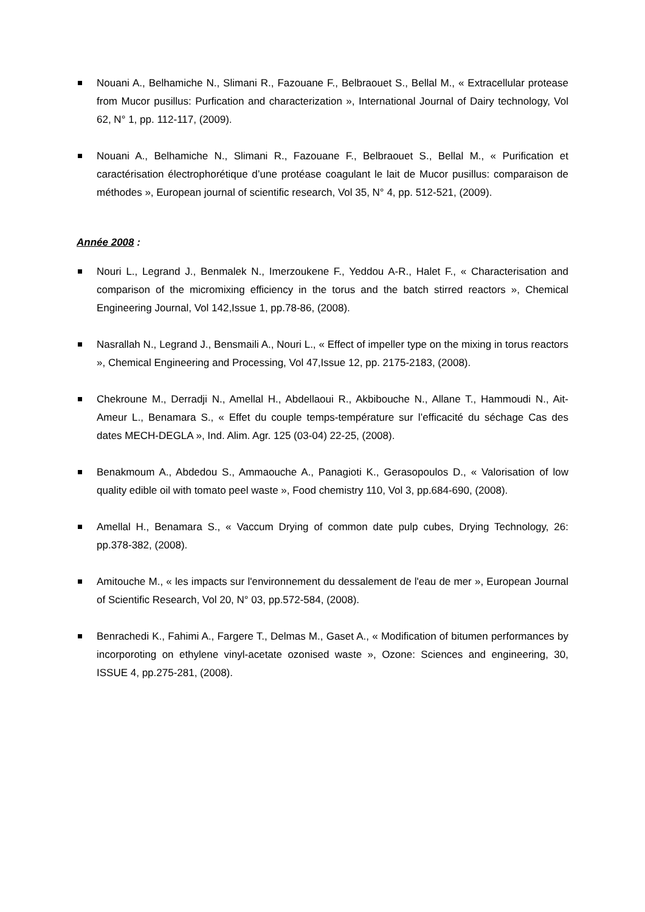Nouani A., Belhamiche N., Slimani R., Fazouane F., Belbraouet S., Bellal M., « Extracellular protease from Mucor pusillus: Purfication and characterization », International Journal of Dairy technology, Vol 62, N° 1, pp. 112-117, (2009).
Nouani A., Belhamiche N., Slimani R., Fazouane F., Belbraouet S., Bellal M., « Purification et caractérisation électrophorétique d’une protéase coagulant le lait de Mucor pusillus: comparaison de méthodes », European journal of scientific research, Vol 35, N° 4, pp. 512-521, (2009).
Année 2008 :
Nouri L., Legrand J., Benmalek N., Imerzoukene F., Yeddou A-R., Halet F., « Characterisation and comparison of the micromixing efficiency in the torus and the batch stirred reactors », Chemical Engineering Journal, Vol 142,Issue 1, pp.78-86, (2008).
Nasrallah N., Legrand J., Bensmaili A., Nouri L., « Effect of impeller type on the mixing in torus reactors », Chemical Engineering and Processing, Vol 47,Issue 12, pp. 2175-2183, (2008).
Chekroune M., Derradji N., Amellal H., Abdellaoui R., Akbibouche N., Allane T., Hammoudi N., Ait-Ameur L., Benamara S., « Effet du couple temps-température sur l’efficacité du séchage Cas des dates MECH-DEGLA », Ind. Alim. Agr. 125 (03-04) 22-25, (2008).
Benakmoum A., Abdedou S., Ammaouche A., Panagioti K., Gerasopoulos D., « Valorisation of low quality edible oil with tomato peel waste », Food chemistry 110, Vol 3, pp.684-690, (2008).
Amellal H., Benamara S., « Vaccum Drying of common date pulp cubes, Drying Technology, 26: pp.378-382, (2008).
Amitouche M., « les impacts sur l'environnement du dessalement de l'eau de mer », European Journal of Scientific Research, Vol 20, N° 03, pp.572-584, (2008).
Benrachedi K., Fahimi A., Fargere T., Delmas M., Gaset A., « Modification of bitumen performances by incorporoting on ethylene vinyl-acetate ozonised waste », Ozone: Sciences and engineering, 30, ISSUE 4, pp.275-281, (2008).